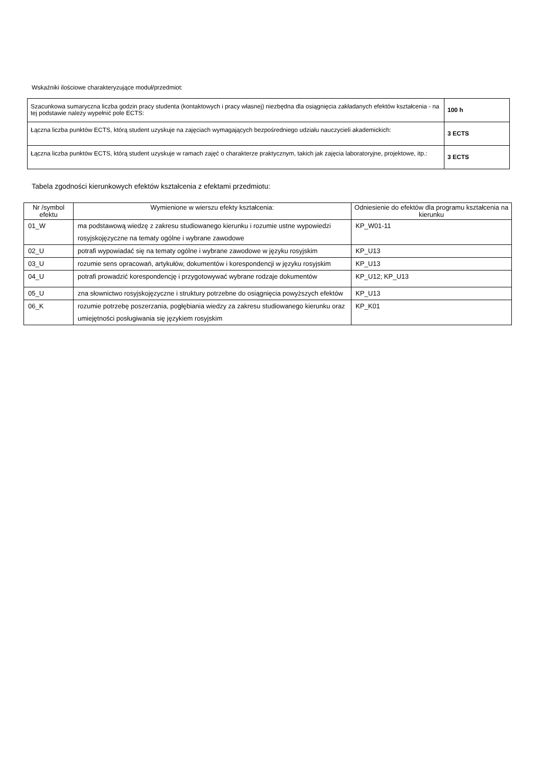Wskaźniki ilościowe charakteryzujące moduł/przedmiot:
| Szacunkowa sumaryczna liczba godzin pracy studenta (kontaktowych i pracy własnej) niezbędna dla osiągnięcia zakładanych efektów kształcenia - na tej podstawie należy wypełnić pole ECTS: | 100 h |
| Łączna liczba punktów ECTS, którą student uzyskuje na zajęciach wymagających bezpośredniego udziału nauczycieli akademickich: | 3 ECTS |
| Łączna liczba punktów ECTS, którą student uzyskuje w ramach zajęć o charakterze praktycznym, takich jak zajęcia laboratoryjne, projektowe, itp.: | 3 ECTS |
Tabela zgodności kierunkowych efektów kształcenia z efektami przedmiotu:
| Nr /symbol efektu | Wymienione w wierszu efekty kształcenia: | Odniesienie do efektów dla programu kształcenia na kierunku |
| --- | --- | --- |
| 01_W | ma podstawową wiedzę z zakresu studiowanego kierunku i rozumie ustne wypowiedzi rosyjskojęzyczne na tematy ogólne i wybrane zawodowe | KP_W01-11 |
| 02_U | potrafi wypowiadać się na tematy ogólne i wybrane zawodowe w języku rosyjskim | KP_U13 |
| 03_U | rozumie sens opracowań, artykułów, dokumentów i korespondencji w języku rosyjskim | KP_U13 |
| 04_U | potrafi prowadzić korespondencję i przygotowywać wybrane rodzaje dokumentów | KP_U12; KP_U13 |
| 05_U | zna słownictwo rosyjskojęzyczne i struktury potrzebne do osiągnięcia powyższych efektów | KP_U13 |
| 06_K | rozumie potrzebę poszerzania, pogłębiania wiedzy za zakresu studiowanego kierunku oraz umiejętności posługiwania się językiem rosyjskim | KP_K01 |